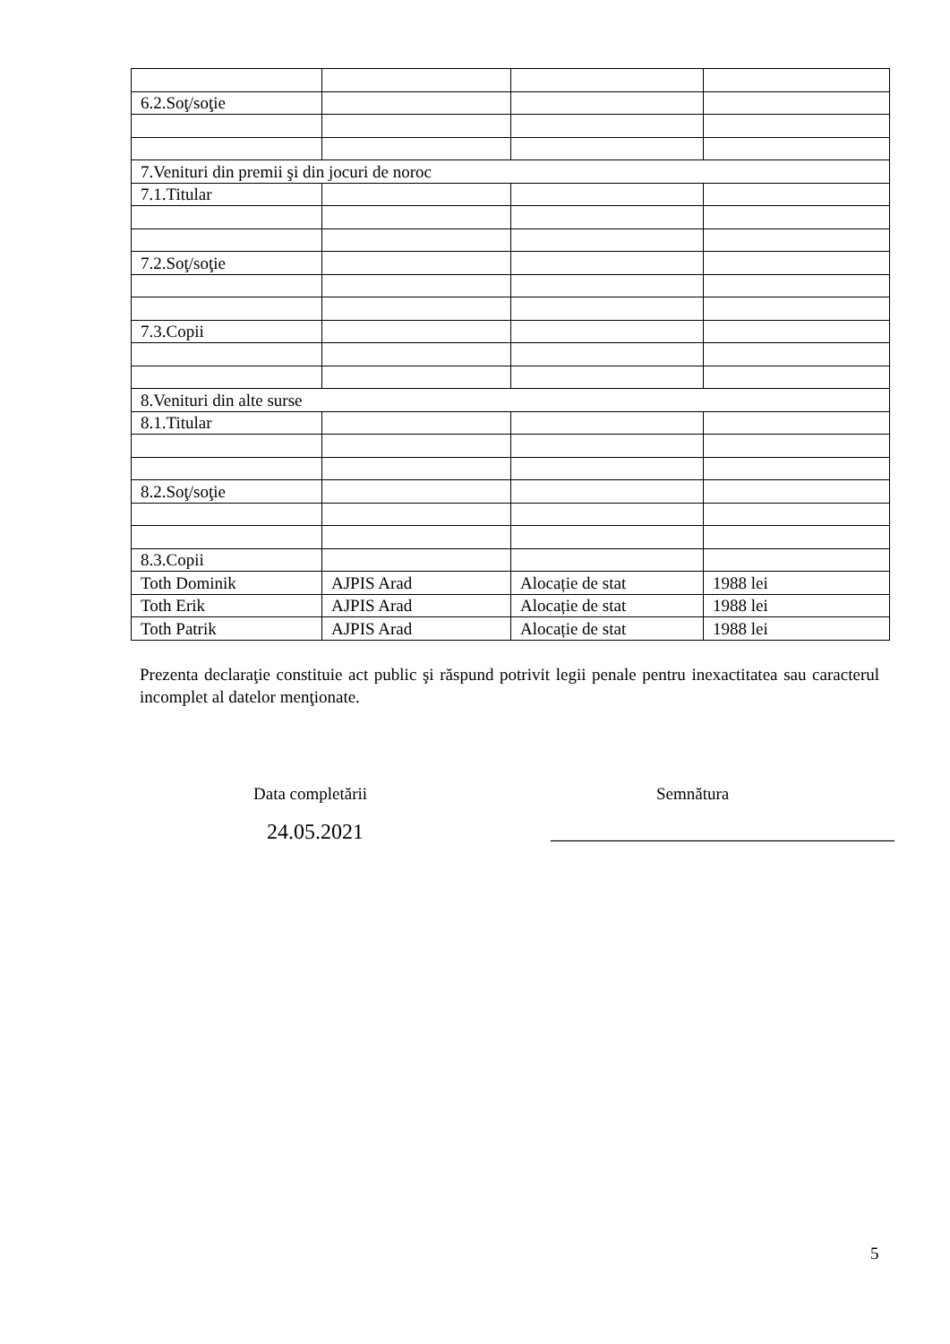| 6.2.Soţ/soţie | | | |
| 7.Venituri din premii şi din jocuri de noroc | | | |
| 7.1.Titular | | | |
| 7.2.Soţ/soţie | | | |
| 7.3.Copii | | | |
| 8.Venituri din alte surse | | | |
| 8.1.Titular | | | |
| 8.2.Soţ/soţie | | | |
| 8.3.Copii | | | |
| Toth Dominik | AJPIS Arad | Alocație de stat | 1988 lei |
| Toth Erik | AJPIS Arad | Alocație de stat | 1988 lei |
| Toth Patrik | AJPIS Arad | Alocație de stat | 1988 lei |
Prezenta declaraţie constituie act public şi răspund potrivit legii penale pentru inexactitatea sau caracterul incomplet al datelor menţionate.
Data completării Semnătura
24.05.2021
________________________________
5